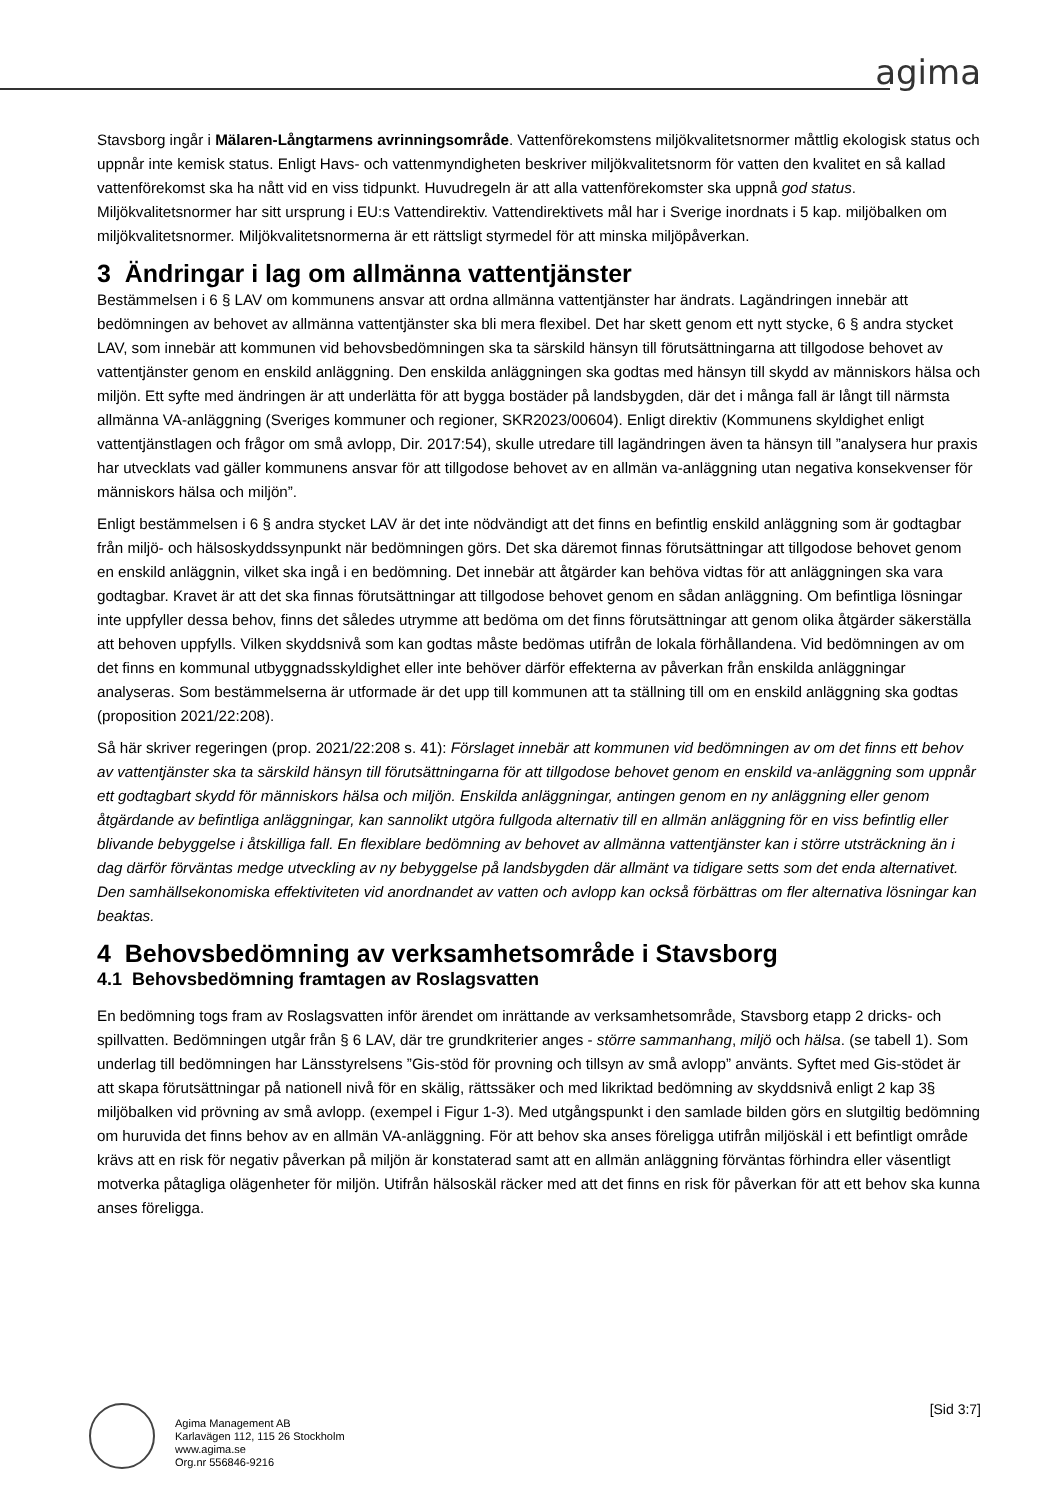agima
Stavsborg ingår i Mälaren-Långtarmens avrinningsområde. Vattenförekomstens miljökvalitetsnormer måttlig ekologisk status och uppnår inte kemisk status. Enligt Havs- och vattenmyndigheten beskriver miljökvalitetsnorm för vatten den kvalitet en så kallad vattenförekomst ska ha nått vid en viss tidpunkt. Huvudregeln är att alla vattenförekomster ska uppnå god status. Miljökvalitetsnormer har sitt ursprung i EU:s Vattendirektiv. Vattendirektivets mål har i Sverige inordnats i 5 kap. miljöbalken om miljökvalitetsnormer. Miljökvalitetsnormerna är ett rättsligt styrmedel för att minska miljöpåverkan.
3 Ändringar i lag om allmänna vattentjänster
Bestämmelsen i 6 § LAV om kommunens ansvar att ordna allmänna vattentjänster har ändrats. Lagändringen innebär att bedömningen av behovet av allmänna vattentjänster ska bli mera flexibel. Det har skett genom ett nytt stycke, 6 § andra stycket LAV, som innebär att kommunen vid behovsbedömningen ska ta särskild hänsyn till förutsättningarna att tillgodose behovet av vattentjänster genom en enskild anläggning. Den enskilda anläggningen ska godtas med hänsyn till skydd av människors hälsa och miljön. Ett syfte med ändringen är att underlätta för att bygga bostäder på landsbygden, där det i många fall är långt till närmsta allmänna VA-anläggning (Sveriges kommuner och regioner, SKR2023/00604). Enligt direktiv (Kommunens skyldighet enligt vattentjänstlagen och frågor om små avlopp, Dir. 2017:54), skulle utredare till lagändringen även ta hänsyn till ”analysera hur praxis har utvecklats vad gäller kommunens ansvar för att tillgodose behovet av en allmän va-anläggning utan negativa konsekvenser för människors hälsa och miljön”.
Enligt bestämmelsen i 6 § andra stycket LAV är det inte nödvändigt att det finns en befintlig enskild anläggning som är godtagbar från miljö- och hälsoskyddssynpunkt när bedömningen görs. Det ska däremot finnas förutsättningar att tillgodose behovet genom en enskild anläggnin, vilket ska ingå i en bedömning. Det innebär att åtgärder kan behöva vidtas för att anläggningen ska vara godtagbar. Kravet är att det ska finnas förutsättningar att tillgodose behovet genom en sådan anläggning. Om befintliga lösningar inte uppfyller dessa behov, finns det således utrymme att bedöma om det finns förutsättningar att genom olika åtgärder säkerställa att behoven uppfylls. Vilken skyddsnivå som kan godtas måste bedömas utifrån de lokala förhållandena. Vid bedömningen av om det finns en kommunal utbyggnadsskyldighet eller inte behöver därför effekterna av påverkan från enskilda anläggningar analyseras. Som bestämmelserna är utformade är det upp till kommunen att ta ställning till om en enskild anläggning ska godtas (proposition 2021/22:208).
Så här skriver regeringen (prop. 2021/22:208 s. 41): Förslaget innebär att kommunen vid bedömningen av om det finns ett behov av vattentjänster ska ta särskild hänsyn till förutsättningarna för att tillgodose behovet genom en enskild va-anläggning som uppnår ett godtagbart skydd för människors hälsa och miljön. Enskilda anläggningar, antingen genom en ny anläggning eller genom åtgärdande av befintliga anläggningar, kan sannolikt utgöra fullgoda alternativ till en allmän anläggning för en viss befintlig eller blivande bebyggelse i åtskilliga fall. En flexiblare bedömning av behovet av allmänna vattentjänster kan i större utsträckning än i dag därför förväntas medge utveckling av ny bebyggelse på landsbygden där allmänt va tidigare setts som det enda alternativet. Den samhällsekonomiska effektiviteten vid anordnandet av vatten och avlopp kan också förbättras om fler alternativa lösningar kan beaktas.
4 Behovsbedömning av verksamhetsområde i Stavsborg
4.1 Behovsbedömning framtagen av Roslagsvatten
En bedömning togs fram av Roslagsvatten inför ärendet om inrättande av verksamhetsområde, Stavsborg etapp 2 dricks- och spillvatten. Bedömningen utgår från § 6 LAV, där tre grundkriterier anges - större sammanhang, miljö och hälsa. (se tabell 1). Som underlag till bedömningen har Länsstyrelsens ”Gis-stöd för provning och tillsyn av små avlopp” använts. Syftet med Gis-stödet är att skapa förutsättningar på nationell nivå för en skälig, rättssäker och med likriktad bedömning av skyddsnivå enligt 2 kap 3§ miljöbalken vid prövning av små avlopp. (exempel i Figur 1-3). Med utgångspunkt i den samlade bilden görs en slutgiltig bedömning om huruvida det finns behov av en allmän VA-anläggning. För att behov ska anses föreligga utifrån miljöskäl i ett befintligt område krävs att en risk för negativ påverkan på miljön är konstaterad samt att en allmän anläggning förväntas förhindra eller väsentligt motverka påtagliga olägenheter för miljön. Utifrån hälsoskäl räcker med att det finns en risk för påverkan för att ett behov ska kunna anses föreligga.
Agima Management AB
Karlavägen 112, 115 26 Stockholm
www.agima.se
Org.nr 556846-9216
[Sid 3:7]